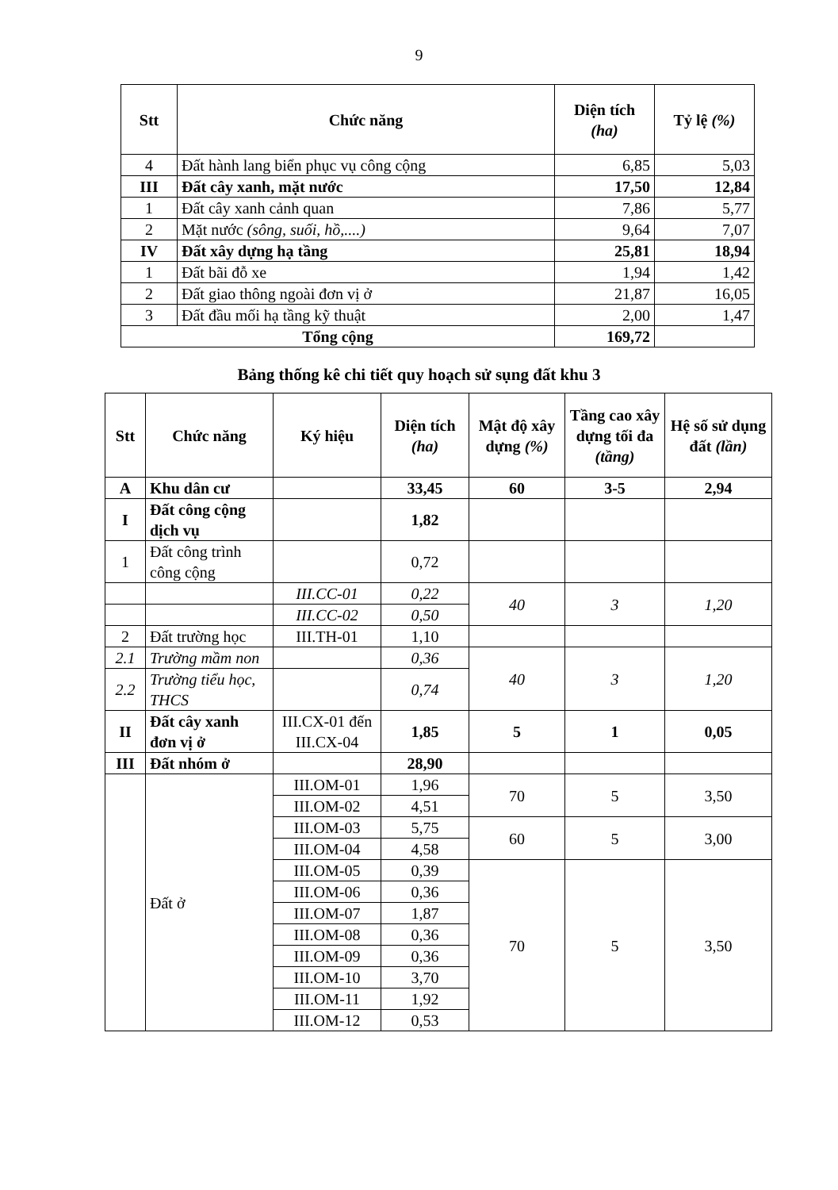9
| Stt | Chức năng | Diện tích (ha) | Tỷ lệ (%) |
| --- | --- | --- | --- |
| 4 | Đất hành lang biển phục vụ công cộng | 6,85 | 5,03 |
| III | Đất cây xanh, mặt nước | 17,50 | 12,84 |
| 1 | Đất cây xanh cảnh quan | 7,86 | 5,77 |
| 2 | Mặt nước (sông, suối, hồ,....) | 9,64 | 7,07 |
| IV | Đất xây dựng hạ tầng | 25,81 | 18,94 |
| 1 | Đất bãi đỗ xe | 1,94 | 1,42 |
| 2 | Đất giao thông ngoài đơn vị ở | 21,87 | 16,05 |
| 3 | Đất đầu mối hạ tầng kỹ thuật | 2,00 | 1,47 |
| Tổng cộng | | 169,72 | |
Bảng thống kê chi tiết quy hoạch sử sụng đất khu 3
| Stt | Chức năng | Ký hiệu | Diện tích (ha) | Mật độ xây dựng (%) | Tầng cao xây dựng tối đa (tầng) | Hệ số sử dụng đất (lần) |
| --- | --- | --- | --- | --- | --- | --- |
| A | Khu dân cư | | 33,45 | 60 | 3-5 | 2,94 |
| I | Đất công cộng dịch vụ | | 1,82 | | | |
| 1 | Đất công trình công cộng | | 0,72 | | | |
| | | III.CC-01 | 0,22 | 40 | 3 | 1,20 |
| | | III.CC-02 | 0,50 | | | |
| 2 | Đất trường học | III.TH-01 | 1,10 | | | |
| 2.1 | Trường mầm non | | 0,36 | 40 | 3 | 1,20 |
| 2.2 | Trường tiểu học, THCS | | 0,74 | | | |
| II | Đất cây xanh đơn vị ở | III.CX-01 đến III.CX-04 | 1,85 | 5 | 1 | 0,05 |
| III | Đất nhóm ở | | 28,90 | | | |
| | Đất ở | III.OM-01 | 1,96 | 70 | 5 | 3,50 |
| | | III.OM-02 | 4,51 | | | |
| | | III.OM-03 | 5,75 | 60 | 5 | 3,00 |
| | | III.OM-04 | 4,58 | | | |
| | | III.OM-05 | 0,39 | 70 | 5 | 3,50 |
| | | III.OM-06 | 0,36 | | | |
| | | III.OM-07 | 1,87 | | | |
| | | III.OM-08 | 0,36 | | | |
| | | III.OM-09 | 0,36 | | | |
| | | III.OM-10 | 3,70 | | | |
| | | III.OM-11 | 1,92 | | | |
| | | III.OM-12 | 0,53 | | | |